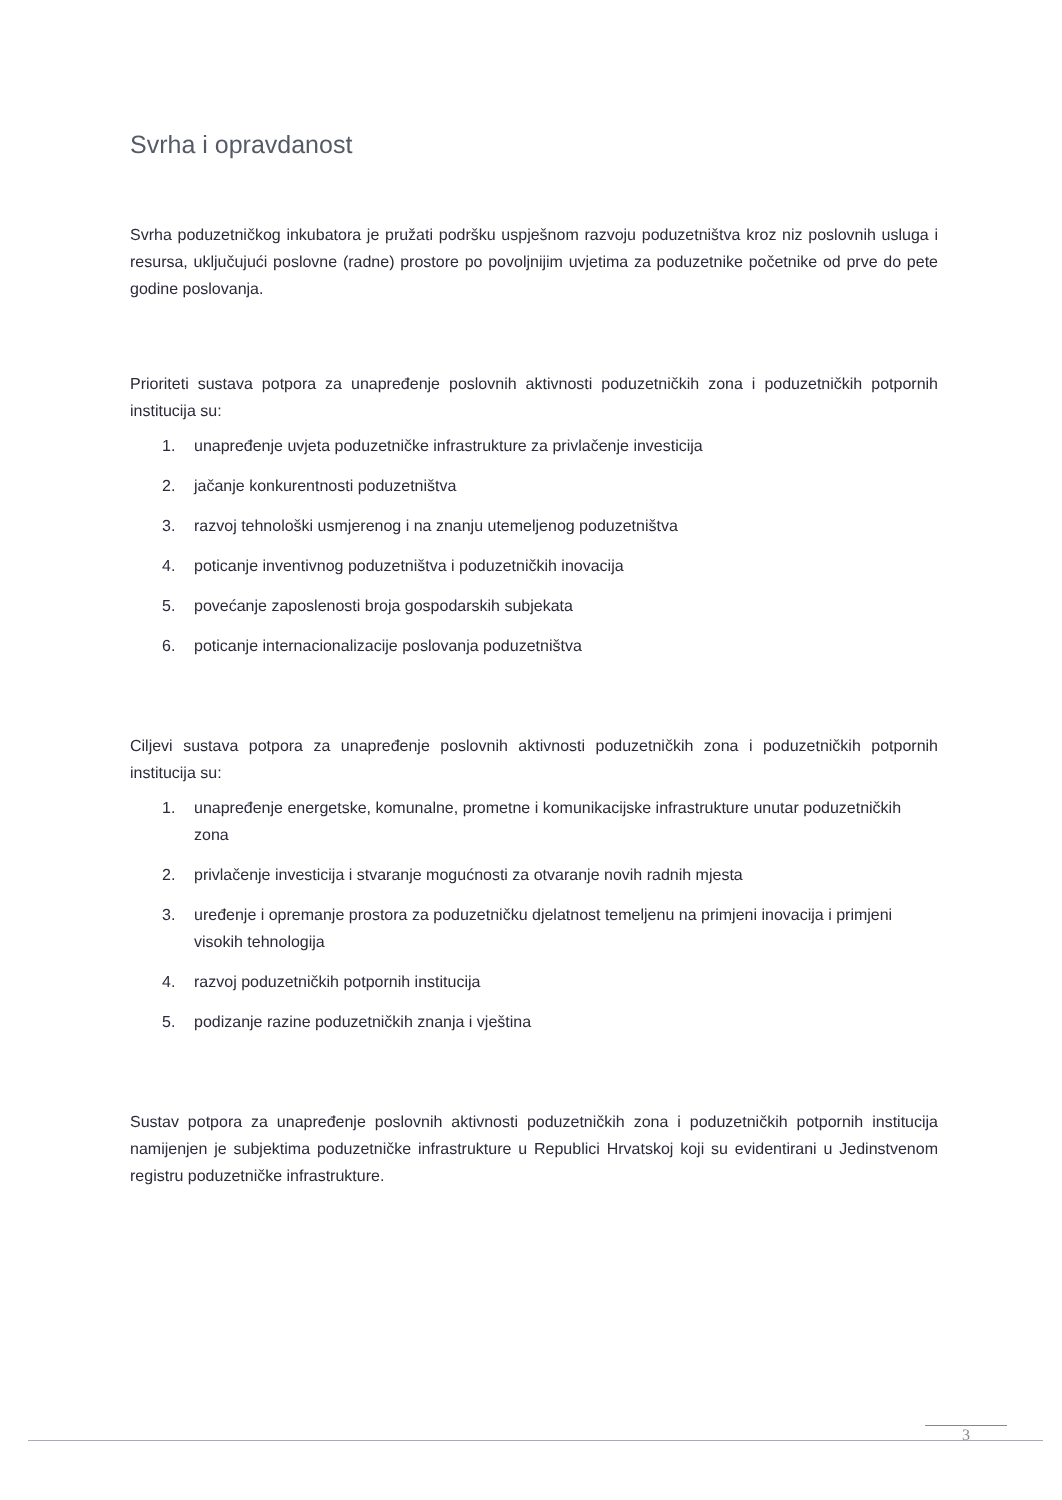Svrha i opravdanost
Svrha poduzetničkog inkubatora je pružati podršku uspješnom razvoju poduzetništva kroz niz poslovnih usluga i resursa, uključujući poslovne (radne) prostore po povoljnijim uvjetima za poduzetnike početnike od prve do pete godine poslovanja.
Prioriteti sustava potpora za unapređenje poslovnih aktivnosti poduzetničkih zona i poduzetničkih potpornih institucija su:
1. unapređenje uvjeta poduzetničke infrastrukture za privlačenje investicija
2. jačanje konkurentnosti poduzetništva
3. razvoj tehnološki usmjerenog i na znanju utemeljenog poduzetništva
4. poticanje inventivnog poduzetništva i poduzetničkih inovacija
5. povećanje zaposlenosti broja gospodarskih subjekata
6. poticanje internacionalizacije poslovanja poduzetništva
Ciljevi sustava potpora za unapređenje poslovnih aktivnosti poduzetničkih zona i poduzetničkih potpornih institucija su:
1. unapređenje energetske, komunalne, prometne i komunikacijske infrastrukture unutar poduzetničkih zona
2. privlačenje investicija i stvaranje mogućnosti za otvaranje novih radnih mjesta
3. uređenje i opremanje prostora za poduzetničku djelatnost temeljenu na primjeni inovacija i primjeni visokih tehnologija
4. razvoj poduzetničkih potpornih institucija
5. podizanje razine poduzetničkih znanja i vještina
Sustav potpora za unapređenje poslovnih aktivnosti poduzetničkih zona i poduzetničkih potpornih institucija namijenjen je subjektima poduzetničke infrastrukture u Republici Hrvatskoj koji su evidentirani u Jedinstvenom registru poduzetničke infrastrukture.
3